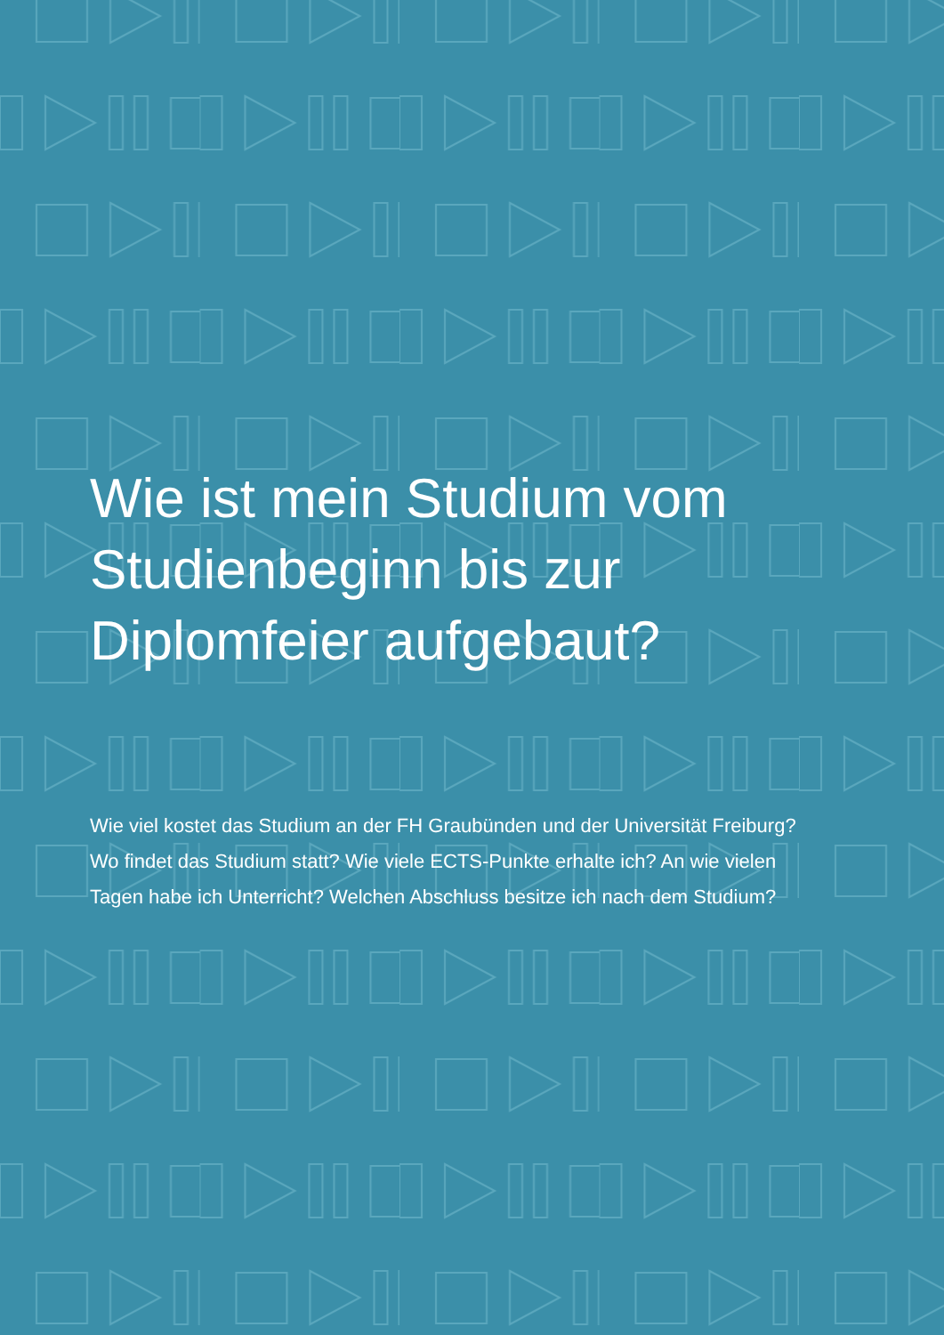Wie ist mein Studium vom Studienbeginn bis zur Diplomfeier aufgebaut?
Wie viel kostet das Studium an der FH Graubünden und der Universität Freiburg? Wo findet das Studium statt? Wie viele ECTS-Punkte erhalte ich? An wie vielen Tagen habe ich Unterricht? Welchen Abschluss besitze ich nach dem Studium?